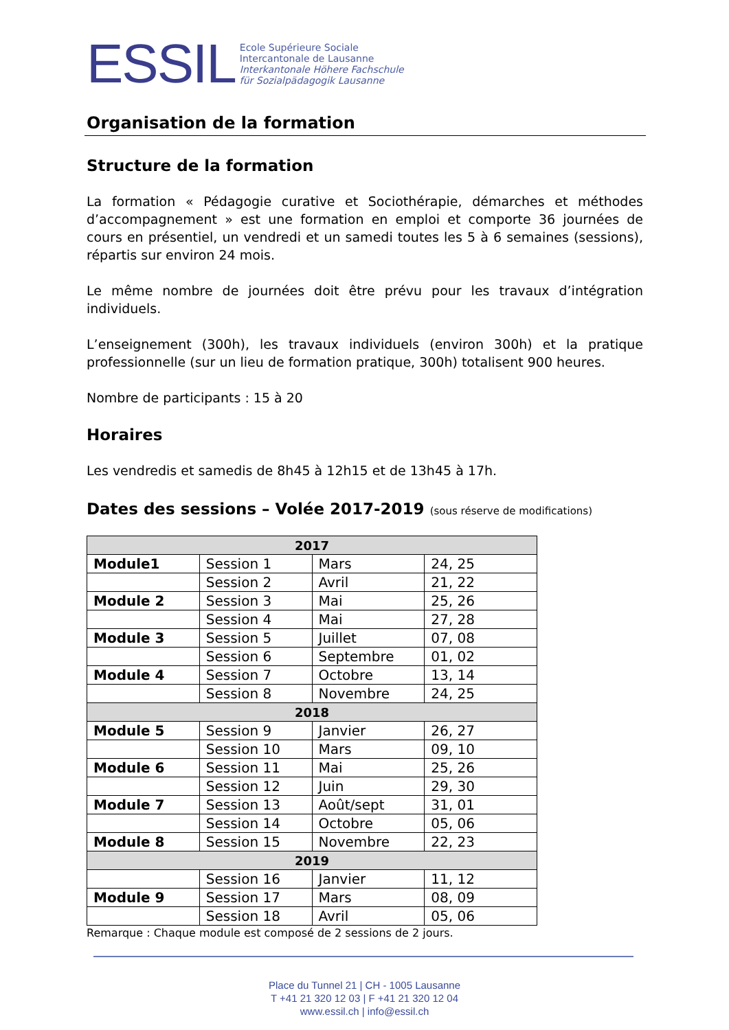ESSIL
Ecole Supérieure Sociale
Intercantonale de Lausanne
Interkantonale Höhere Fachschule
für Sozialpädagogik Lausanne
Organisation de la formation
Structure de la formation
La formation « Pédagogie curative et Sociothérapie, démarches et méthodes d’accompagnement » est une formation en emploi et comporte 36 journées de cours en présentiel, un vendredi et un samedi toutes les 5 à 6 semaines (sessions), répartis sur environ 24 mois.
Le même nombre de journées doit être prévu pour les travaux d’intégration individuels.
L’enseignement (300h), les travaux individuels (environ 300h) et la pratique professionnelle (sur un lieu de formation pratique, 300h) totalisent 900 heures.
Nombre de participants : 15 à 20
Horaires
Les vendredis et samedis de 8h45 à 12h15 et de 13h45 à 17h.
Dates des sessions – Volée 2017-2019 (sous réserve de modifications)
| 2017 | | | |
| Module1 | Session 1 | Mars | 24, 25 |
| | Session 2 | Avril | 21, 22 |
| Module 2 | Session 3 | Mai | 25, 26 |
| | Session 4 | Mai | 27, 28 |
| Module 3 | Session 5 | Juillet | 07, 08 |
| | Session 6 | Septembre | 01, 02 |
| Module 4 | Session 7 | Octobre | 13, 14 |
| | Session 8 | Novembre | 24, 25 |
| 2018 | | | |
| Module 5 | Session 9 | Janvier | 26, 27 |
| | Session 10 | Mars | 09, 10 |
| Module 6 | Session 11 | Mai | 25, 26 |
| | Session 12 | Juin | 29, 30 |
| Module 7 | Session 13 | Août/sept | 31, 01 |
| | Session 14 | Octobre | 05, 06 |
| Module 8 | Session 15 | Novembre | 22, 23 |
| 2019 | | | |
| | Session 16 | Janvier | 11, 12 |
| Module 9 | Session 17 | Mars | 08, 09 |
| | Session 18 | Avril | 05, 06 |
Remarque : Chaque module est composé de 2 sessions de 2 jours.
Place du Tunnel 21 | CH - 1005 Lausanne
T +41 21 320 12 03 | F +41 21 320 12 04
www.essil.ch | info@essil.ch